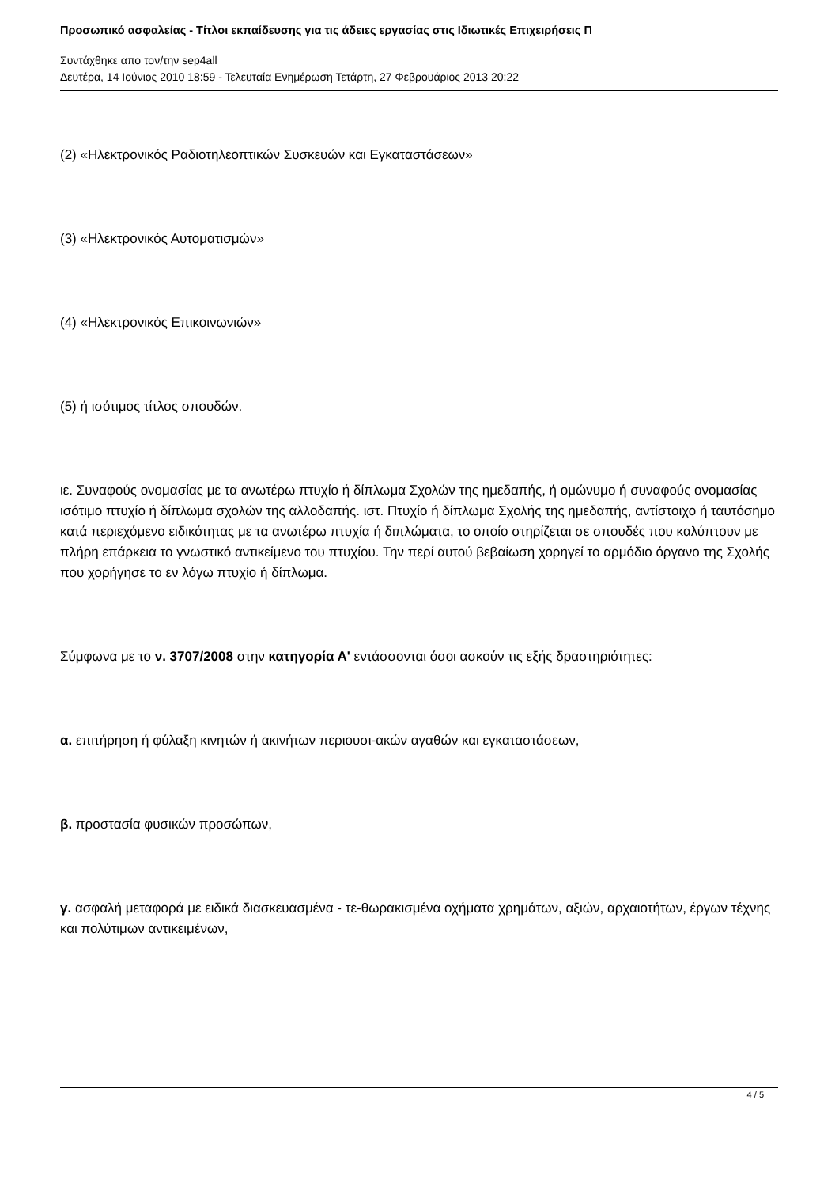Προσωπικό ασφαλείας - Τίτλοι εκπαίδευσης για τις άδειες εργασίας στις Ιδιωτικές Επιχειρήσεις Π
Συντάχθηκε απο τον/την sep4all
Δευτέρα, 14 Ιούνιος 2010 18:59 - Τελευταία Ενημέρωση Τετάρτη, 27 Φεβρουάριος 2013 20:22
(2) «Ηλεκτρονικός Ραδιοτηλεοπτικών Συσκευών και Εγκαταστάσεων»
(3) «Ηλεκτρονικός Αυτοματισμών»
(4) «Ηλεκτρονικός Επικοινωνιών»
(5) ή ισότιμος τίτλος σπουδών.
ιε. Συναφούς ονομασίας με τα ανωτέρω πτυχίο ή δίπλωμα Σχολών της ημεδαπής, ή ομώνυμο ή συναφούς ονομασίας ισότιμο πτυχίο ή δίπλωμα σχολών της αλλοδαπής. ιστ. Πτυχίο ή δίπλωμα Σχολής της ημεδαπής, αντίστοιχο ή ταυτόσημο κατά περιεχόμενο ειδικότητας με τα ανωτέρω πτυχία ή διπλώματα, το οποίο στηρίζεται σε σπουδές που καλύπτουν με πλήρη επάρκεια το γνωστικό αντικείμενο του πτυχίου. Την περί αυτού βεβαίωση χορηγεί το αρμόδιο όργανο της Σχολής που χορήγησε το εν λόγω πτυχίο ή δίπλωμα.
Σύμφωνα με το ν. 3707/2008 στην κατηγορία Α' εντάσσονται όσοι ασκούν τις εξής δραστηριότητες:
α. επιτήρηση ή φύλαξη κινητών ή ακινήτων περιουσι-ακών αγαθών και εγκαταστάσεων,
β. προστασία φυσικών προσώπων,
γ. ασφαλή μεταφορά με ειδικά διασκευασμένα - τε-θωρακισμένα οχήματα χρημάτων, αξιών, αρχαιοτήτων, έργων τέχνης και πολύτιμων αντικειμένων,
4 / 5